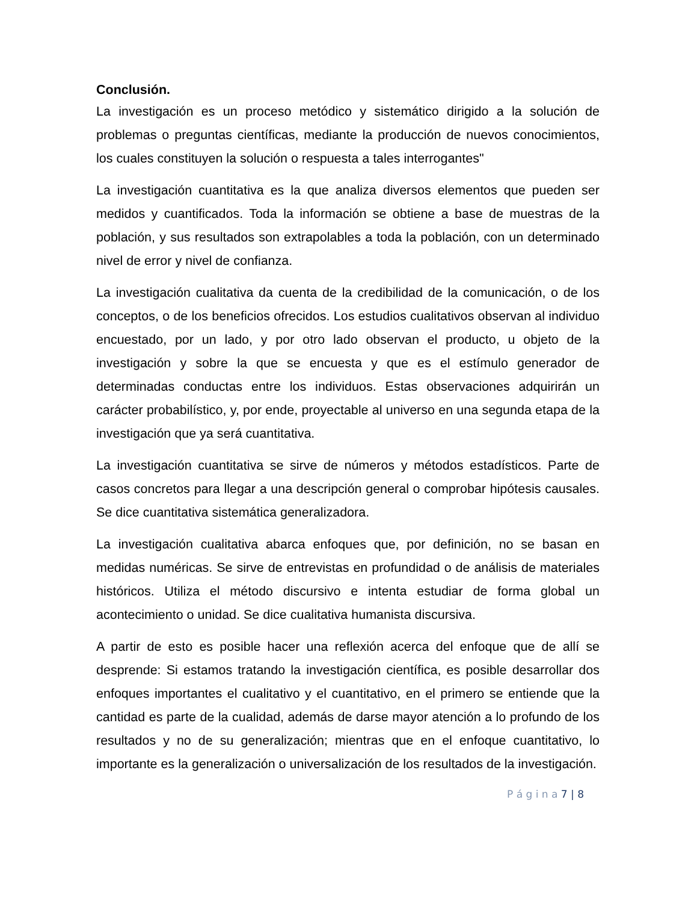Conclusión.
La investigación es un proceso metódico y sistemático dirigido a la solución de problemas o preguntas científicas, mediante la producción de nuevos conocimientos, los cuales constituyen la solución o respuesta a tales interrogantes"
La investigación cuantitativa es la que analiza diversos elementos que pueden ser medidos y cuantificados. Toda la información se obtiene a base de muestras de la población, y sus resultados son extrapolables a toda la población, con un determinado nivel de error y nivel de confianza.
La investigación cualitativa da cuenta de la credibilidad de la comunicación, o de los conceptos, o de los beneficios ofrecidos. Los estudios cualitativos observan al individuo encuestado, por un lado, y por otro lado observan el producto, u objeto de la investigación y sobre la que se encuesta y que es el estímulo generador de determinadas conductas entre los individuos. Estas observaciones adquirirán un carácter probabilístico, y, por ende, proyectable al universo en una segunda etapa de la investigación que ya será cuantitativa.
La investigación cuantitativa se sirve de números y métodos estadísticos. Parte de casos concretos para llegar a una descripción general o comprobar hipótesis causales. Se dice cuantitativa sistemática generalizadora.
La investigación cualitativa abarca enfoques que, por definición, no se basan en medidas numéricas. Se sirve de entrevistas en profundidad o de análisis de materiales históricos. Utiliza el método discursivo e intenta estudiar de forma global un acontecimiento o unidad. Se dice cualitativa humanista discursiva.
A partir de esto es posible hacer una reflexión acerca del enfoque que de allí se desprende: Si estamos tratando la investigación científica, es posible desarrollar dos enfoques importantes el cualitativo y el cuantitativo, en el primero se entiende que la cantidad es parte de la cualidad, además de darse mayor atención a lo profundo de los resultados y no de su generalización; mientras que en el enfoque cuantitativo, lo importante es la generalización o universalización de los resultados de la investigación.
P á g i n a 7 | 8